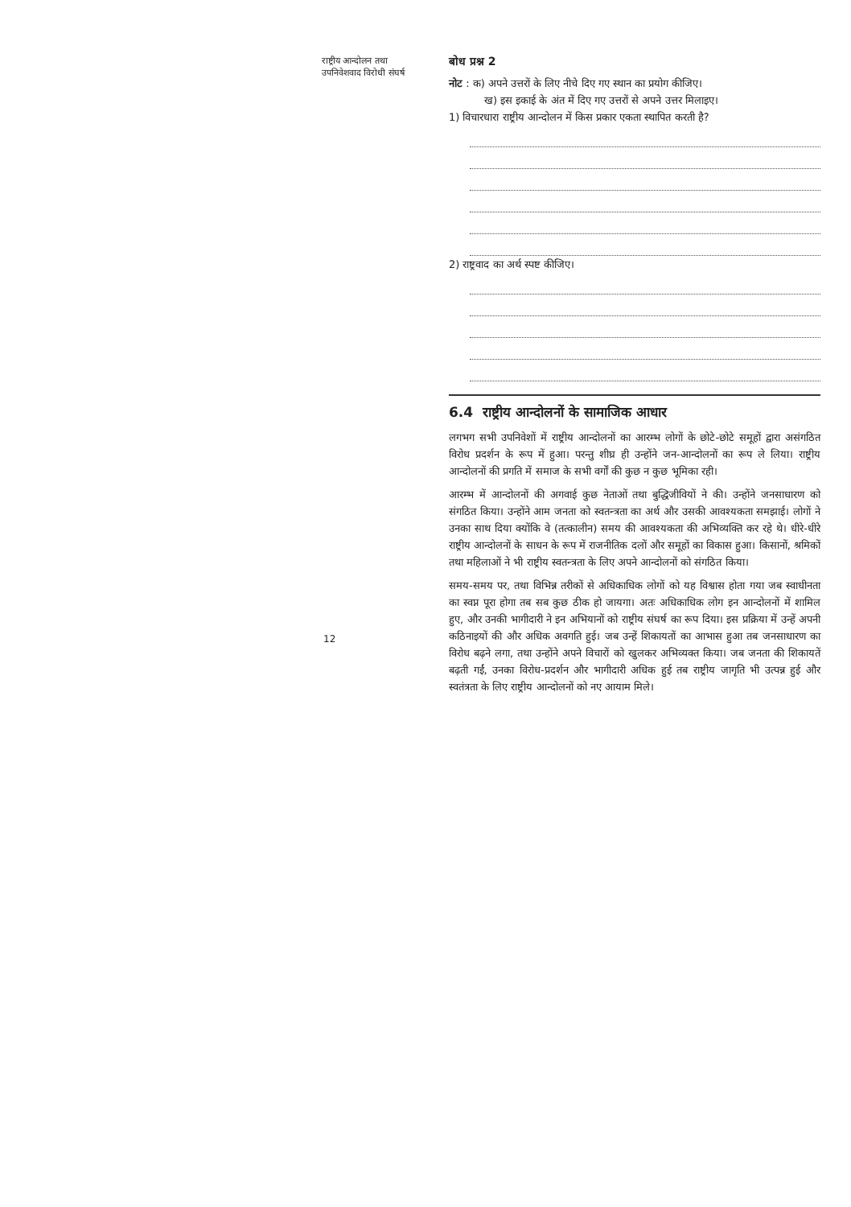राष्ट्रीय आन्दोलन तथा उपनिवेशवाद विरोधी संघर्ष
बोध प्रश्न 2
नोट : क) अपने उत्तरों के लिए नीचे दिए गए स्थान का प्रयोग कीजिए।
ख) इस इकाई के अंत में दिए गए उत्तरों से अपने उत्तर मिलाइए।
1) विचारधारा राष्ट्रीय आन्दोलन में किस प्रकार एकता स्थापित करती है?
2) राष्ट्रवाद का अर्थ स्पष्ट कीजिए।
6.4 राष्ट्रीय आन्दोलनों के सामाजिक आधार
लगभग सभी उपनिवेशों में राष्ट्रीय आन्दोलनों का आरम्भ लोगों के छोटे-छोटे समूहों द्वारा असंगठित विरोध प्रदर्शन के रूप में हुआ। परन्तु शीघ्र ही उन्होंने जन-आन्दोलनों का रूप ले लिया। राष्ट्रीय आन्दोलनों की प्रगति में समाज के सभी वर्गों की कुछ न कुछ भूमिका रही।
आरम्भ में आन्दोलनों की अगवाई कुछ नेताओं तथा बुद्धिजीवियों ने की। उन्होंने जनसाधारण को संगठित किया। उन्होंने आम जनता को स्वतन्त्रता का अर्थ और उसकी आवश्यकता समझाई। लोगों ने उनका साथ दिया क्योंकि वे (तत्कालीन) समय की आवश्यकता की अभिव्यक्ति कर रहे थे। धीरे-धीरे राष्ट्रीय आन्दोलनों के साधन के रूप में राजनीतिक दलों और समूहों का विकास हुआ। किसानों, श्रमिकों तथा महिलाओं ने भी राष्ट्रीय स्वतन्त्रता के लिए अपने आन्दोलनों को संगठित किया।
समय-समय पर, तथा विभिन्न तरीकों से अधिकाधिक लोगों को यह विश्वास होता गया जब स्वाधीनता का स्वप्न पूरा होगा तब सब कुछ ठीक हो जायगा। अतः अधिकाधिक लोग इन आन्दोलनों में शामिल हुए, और उनकी भागीदारी ने इन अभियानों को राष्ट्रीय संघर्ष का रूप दिया। इस प्रक्रिया में उन्हें अपनी कठिनाइयों की और अधिक अवगति हुई। जब उन्हें शिकायतों का आभास हुआ तब जनसाधारण का विरोध बढ़ने लगा, तथा उन्होंने अपने विचारों को खुलकर अभिव्यक्त किया। जब जनता की शिकायतें बढ़ती गईं, उनका विरोध-प्रदर्शन और भागीदारी अधिक हुई तब राष्ट्रीय जागृति भी उत्पन्न हुई और स्वतंत्रता के लिए राष्ट्रीय आन्दोलनों को नए आयाम मिले।
12